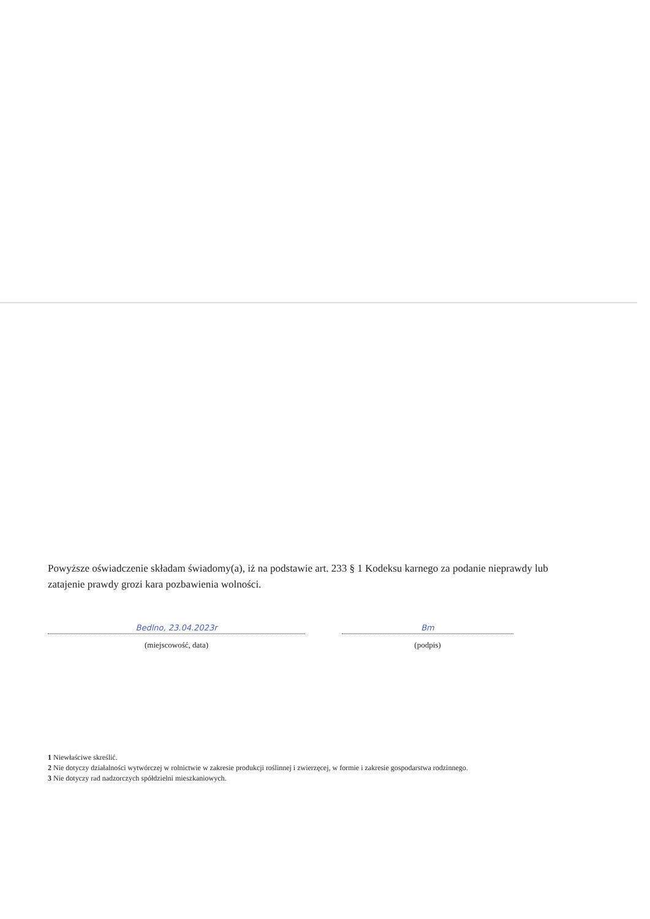Powyższe oświadczenie składam świadomy(a), iż na podstawie art. 233 § 1 Kodeksu karnego za podanie nieprawdy lub zatajenie prawdy grozi kara pozbawienia wolności.
Bedlno, 23.04.2023r
(miejscowość, data)
Bm
(podpis)
1 Niewłaściwe skreślić.
2 Nie dotyczy działalności wytwórczej w rolnictwie w zakresie produkcji roślinnej i zwierzęcej, w formie i zakresie gospodarstwa rodzinnego.
3 Nie dotyczy rad nadzorczych spółdzielni mieszkaniowych.